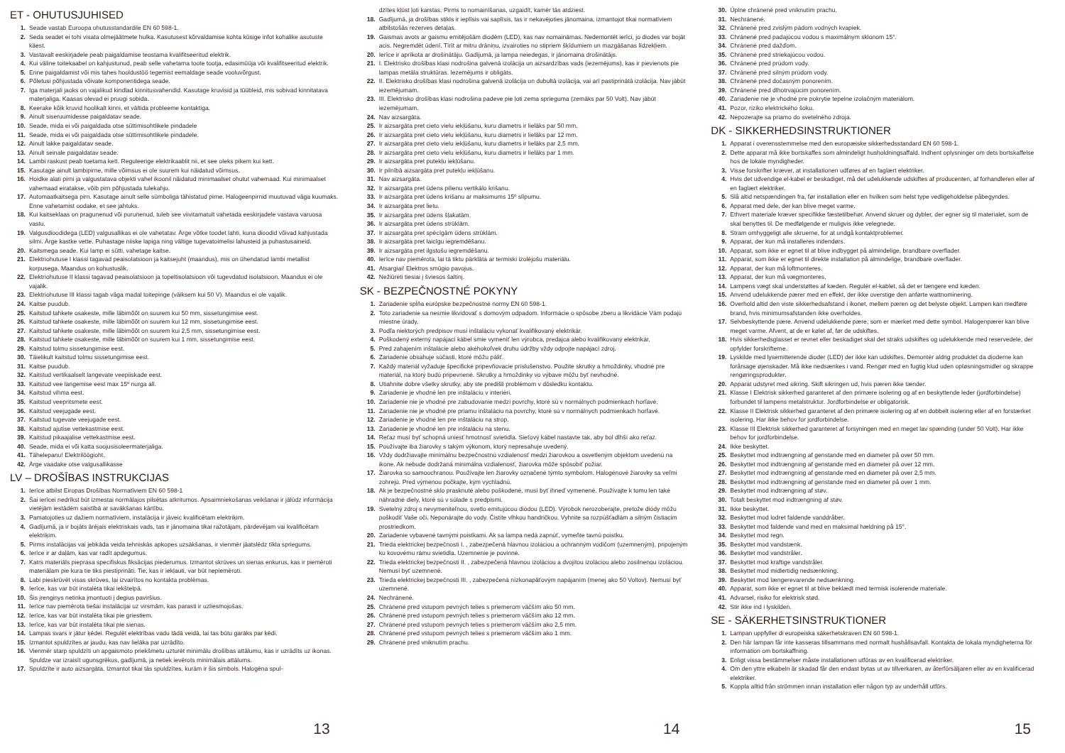ET - OHUTUSJUHISED
1. Seade vastab Euroopa ohutusstandardile EN 60 598-1.
2. Seda seadet ei tohi visata olmejäätmete hulka. Kasutusest kõrvaldamise kohta küsige infot kohalike asutuste käest.
3. Vastavalt eeskirjadele peab paigaldamise teostama kvalifitseeritud elektrik.
4. Kui väline toitekaabel on kahjustunud, peab selle vahetama toote tootja, edasimüüja või kvalifitseeritud elektrik.
5. Enne paigaldamist või mis tahes hooldustöö tegemist eemaldage seade vooluvõrgust.
6. Põletusi põhjustada võivate komponentidega seade.
7. Iga materjali jaoks on vajalikud kindlad kinnitusvahendid. Kasutage kruvisid ja tüübleid, mis sobivad kinnitatava materjaliga. Kaasas olevad ei pruugi sobida.
8. Keerake kõik kruvid hoolikalt kinni, et vältida probleeme kontaktiga.
9. Ainult siseruumidesse paigaldatav seade.
10. Seade, mida ei või paigaldada otse süttimisohtlikele pindadele
11. Seade, mida ei või paigaldada otse süttimisohtlikele pindadele.
12. Ainult lakke paigaldatav seade.
13. Ainult seinale paigaldatav seade.
14. Lambi raskust peab toetama kett. Reguleerige elektrikaablit nii, et see oleks pikem kui kett.
15. Kasutage ainult lambipirne, mille võimsus ei ole suurem kui näidatud võimsus.
16. Hoidke alati pirni ja valgustatava objekti vahel ikoonil näidatud minimaalset ohutut vahemaad. Kui minimaalset vahemaad eiratakse, võib pirn põhjustada tulekahju.
17. Automaatkaitsega pirn. Kasutage ainult selle sümboliga tähistatud pirne. Halogeenpirnid muutuvad väga kuumaks. Enne vahetamist oodake, et see jahtuks.
18. Kui kaitseklaas on pragunenud või purunenud, tuleb see viivitamatult vahetada eeskirjadele vastava varuosa vastu.
19. Valgusdioodidega (LED) valgusallikas ei ole vahetatav. Ärge võtke toodet lahti, kuna dioodid võivad kahjustada silmi. Ärge kastke vette. Puhastage niiske lapiga ning vältige tugevatoimelisi lahusteid ja puhastusaineid.
20. Kaitsmega seade. Kui lamp ei sütti, vahetage kaitse.
21. Elektriohutuse I klassi tagavad peaisolatsioon ja kaitsejuht (maandus), mis on ühendatud lambi metallist korpusega. Maandus on kohustuslik.
22. Elektriohutuse II klassi tagavad peaisolatsioon ja topeltisolatsioon või tugevdatud isolatsioon. Maandus ei ole vajalik.
23. Elektriohutuse III klassi tagab väga madal toitepinge (väiksem kui 50 V). Maandus ei ole vajalik.
24. Kaitse puudub.
25. Kaitstud tahkete osakeste, mille läbimõõt on suurem kui 50 mm, sissetungimise eest.
26. Kaitstud tahkete osakeste, mille läbimõõt on suurem kui 12 mm, sissetungimise eest.
27. Kaitstud tahkete osakeste, mille läbimõõt on suurem kui 2,5 mm, sissetungimise eest.
28. Kaitstud tahkete osakeste, mille läbimõõt on suurem kui 1 mm, sissetungimise eest.
29. Kaitstud tolmu sissetungimise eest.
30. Täielikult kaitstud tolmu sissetungimise eest.
31. Kaitse puudub.
32. Kaitstud vertikaalselt langevate veepiiskade eest.
33. Kaitstud vee langemise eest max 15º nurga all.
34. Kaitstud vihma eest.
35. Kaitstud veepritsmete eest.
36. Kaitstud veejugade eest.
37. Kaitstud tugevate veejugade eest.
38. Kaitstud ajutise vettekastmise eest.
39. Kaitstud pikaajalise vettekastmise eest.
40. Seade, mida ei või katta soojusisoleermaterjaliga.
41. Tähelepanu! Elektrilöögioht.
42. Ärge vaadake otse valgusallikasse
LV – DROŠĪBAS INSTRUKCIJAS
1. Ierīce atbilst Eiropas Drošības Normatīviem EN 60 598-1
2. Šai ierīcei nedrīkst būt izmestai normālajos pilsētas atkritumos. Apsaimniekošanas veikšanai ir jālūdz informācija vietējām iestādēm saistībā ar savākšanas kārtību.
3. Pamatojoties uz dažiem normatīviem, instalācija ir jāveic kvalificētam elektriķim.
4. Gadījumā, ja ir bojāts ārējais elektriskais vads, tas ir jānomaina tikai ražotājam, pārdevējam vai kvalificētam elektriķim.
5. Pirms instalācijas vai jebkāda veida tehniskās apkopes uzsākšanas, ir vienmēr jāatslēdz tīkla spriegums.
6. Ierīce ir ar daļām, kas var radīt apdegumus.
7. Katrs materiāls pieprasa specifiskus fiksācijas piederumus. Izmantot skrūves un sienas enkurus, kas ir piemēroti materiālam pie kura tie tiks piestiprināti. Tie, kas ir iekļauti, var būt nepiemēroti.
8. Labi pieskrūvēt visas skrūves, lai izvairītos no kontakta problēmas.
9. Ierīce, kas var būt instalēta tikai iekštelpā.
10. Šis įrenginys netinka įmontuoti į degius paviršius.
11. Ierīce nav piemērota tiešai instalācijai uz virsmām, kas parasti ir uzliesmojošas.
12. Ierīce, kas var būt instalēta tikai pie griestiem.
13. Ierīce, kas var būt instalēta tikai pie sienas.
14. Lampas svars ir jātur ķēdei. Regulēt elektrības vadu tādā veidā, lai tas būtu garāks par ķēdi.
15. Izmantot spuldzītes ar jaudu, kas nav lielāka par uzrādīto.
16. Vienmēr starp spuldzīti un apgaismoto priekšmetu uzturēt minimālu drošības attālumu, kas ir uzrādīts uz ikonas. Spuldze var izraisīt ugunsgrēkus, gadījumā, ja netiek ievērots minimālais attālums.
17. Spuldzīte ir auto aizsargāta. Izmantot tikai tās spuldzītes, kurām ir šis simbols. Halogēna spul-
13
dzītes kļūst ļoti karstas. Pirms to nomainīšanas, uzgaidīt, kamēr tās atdziest.
18. Gadījumā, ja drošības stikls ir ieplīsis vai saplīsis, tas ir nekavējoties jānomaina, izmantojot tikai normatīviem atbilstošās rezerves detaļas.
19. Gaismas avots ar gaismu emitējošām diodēm (LED), kas nav nomaināmas. Nedemontēt ierīci, jo diodes var bojāt acis. Negremdēt ūdenī. Tīrīt ar mitru drāniņu, izvairoties no stipriem šķīdumiem un mazgāšanas līdzekļiem.
20. Ierīce ir aprīkota ar drošinātāju. Gadījumā, ja lampa neiedegas, ir jānomaina drošinātājs.
21. I. Elektrisko drošības klasi nodrošina galvenā izolācija un aizsardzības vads (iezemējums), kas ir pievienots pie lampas metāla struktūras. Iezemējums ir obligāts.
22. II. Elektrisko drošības klasi nodrošina galvenā izolācija un dubultā izolācija, vai arī pastiprinātā izolācija. Nav jābūt iezemējumam.
23. III. Elektrisko drošības klasi nodrošina padeve pie ļoti zema sprieguma (zemāks par 50 Volt). Nav jābūt iezemējumam.
24. Nav aizsargāta.
25. Ir aizsargāta pret cieto vielu iekļūšanu, kuru diametrs ir lielāks par 50 mm.
26. Ir aizsargāta pret cieto vielu iekļūšanu, kuru diametrs ir lielāks par 12 mm.
27. Ir aizsargāta pret cieto vielu iekļūšanu, kuru diametrs ir lielāks par 2,5 mm.
28. Ir aizsargāta pret cieto vielu iekļūšanu, kuru diametrs ir lielāks par 1 mm.
29. Ir aizsargāta pret putekļu iekļūšanu.
30. Ir pilnībā aizsargāta pret putekļu iekļūšanu.
31. Nav aizsargāta.
32. Ir aizsargāta pret ūdens pilienu vertikālo krišanu.
33. Ir aizsargāta pret ūdens krišanu ar maksimums 15º slīpumu.
34. Ir aizsargāta pret lietu.
35. Ir aizsargāta pret ūdens šļakatām.
36. Ir aizsargāta pret ūdens strūklām.
37. Ir aizsargāta pret spēcīgām ūdens strūklām.
38. Ir aizsargāta pret laicīgu iegremdēšanu.
39. Ir aizsargāta pret ilgstošu iegremdēšanu.
40. Ierīce nav piemērota, lai tā tiktu pārklāta ar termiski izolējošu materiālu.
41. Atsargiai! Elektros smūgio pavojus.
42. Nežiūrėti tiesiai į šviesos šaltinį.
SK - BEZPEČNOSTNÉ POKYNY
1. Zariadenie spĺňa európske bezpečnostné normy EN 60 598-1.
2. Toto zariadenie sa nesmie likvidovať s domovým odpadom. Informácie o spôsobe zberu a likvidácie Vám podajú miestne úrady.
3. Podľa niektorých predpisov musí inštaláciu vykonať kvalifikovaný elektrikár.
4. Poškodený externý napájací kábel smie vymeniť len výrobca, predajca alebo kvalifikovaný elektrikár.
5. Pred zahajením inštalácie alebo akéhokoľvek druhu údržby vždy odpojte napájací zdroj.
6. Zariadenie obsahuje súčasti, ktoré môžu páliť.
7. Každý materiál vyžaduje špecifické pripevňovacie príslušenstvo. Použite skrutky a hmoždinky, vhodné pre materiál, na ktorý budú pripevnené. Skrutky a hmoždinky vo výbave môžu byť nevhodné.
8. Utiahnite dobre všetky skrutky, aby ste predišli problémom v dôsledku kontaktu.
9. Zariadenie je vhodné len pre inštaláciu v interiéri.
10. Zariadenie nie je vhodné pre zabudovanie medzi povrchy, ktoré sú v normálnych podmienkach horľavé.
11. Zariadenie nie je vhodné pre priamu inštaláciu na povrchy, ktoré sú v normálnych podmienkach horľavé.
12. Zariadenie je vhodné len pre inštaláciu na strop.
13. Zariadenie je vhodné len pre inštaláciu na stenu.
14. Reťaz musí byť schopná uniesť hmotnosť svietidla. Sieťový kábel nastavte tak, aby bol dlhší ako reťaz.
15. Používajte iba žiarovky s takým výkonom, ktorý nepresahuje uvedený.
16. Vždy dodržiavajte minimálnu bezpečnostnú vzdialenosť medzi žiarovkou a osvetleným objektom uvedenú na ikone. Ak nebude dodržaná minimálna vzdialenosť, žiarovka môže spôsobiť požiar.
17. Žiarovka so samoochranou. Používajte len žiarovky označené týmto symbolom. Halogénové žiarovky sa veľmi zohrejú. Pred výmenou počkajte, kým vychladnú.
18. Ak je bezpečnostné sklo prasknuté alebo poškodené, musí byť ihneď vymenené. Používajte k tomu len také náhradné diely, ktoré sú v súlade s predpismi.
19. Svetelný zdroj s nevymeniteľnou, svetlo emitujúcou diódou (LED). Výrobok nerozoberajte, pretože diódy môžu poškodiť Vaše oči. Neponárajte do vody. Čistite vlhkou handričkou. Vyhnite sa rozpúšťadlám a silným čistiacim prostriedkom.
20. Zariadenie vybavené tavnými poistkami. Ak sa lampa nedá zapnúť, vymeňte tavnú poistku.
21. Trieda elektrickej bezpečnosti I. , zabezpečená hlavnou izoláciou a ochranným vodičom (uzemneným), pripojeným ku kovovému rámu svietidla. Uzemnenie je povinné.
22. Trieda elektrickej bezpečnosti II. , zabezpečená hlavnou izoláciou a dvojitou izoláciou alebo zosilnenou izoláciou. Nemusí byť uzemnené.
23. Trieda elektrickej bezpečnosti III. , zabezpečená nízkonapäťovým napájaním (menej ako 50 Voltov). Nemusí byť uzemnené.
24. Nechránené.
25. Chránené pred vstupom pevných telies s priemerom väčším ako 50 mm.
26. Chránené pred vstupom pevných telies s priemerom väčším ako 12 mm.
27. Chránené pred vstupom pevných telies s priemerom väčším ako 2,5 mm.
28. Chránené pred vstupom pevných telies s priemerom väčším ako 1 mm.
29. Chránené pred vniknutím prachu.
14
30. Úplne chránené pred vniknutím prachu.
31. Nechránené.
32. Chránené pred zvislým pádom vodných kvapiek.
33. Chránené pred padajúcou vodou s maximálnym sklonom 15°.
34. Chránené pred dažďom.
35. Chránené pred striekajúcou vodou.
36. Chránené pred prúdom vody.
37. Chránené pred silným prúdom vody.
38. Chránené pred dočasným ponorením.
39. Chránené pred dlhotrvajúcim ponorením.
40. Zariadenie nie je vhodné pre pokrytie tepelne izolačným materiálom.
41. Pozor, riziko elektrického šoku.
42. Nepozerajte sa priamo do svetelného zdroja.
DK - SIKKERHEDSINSTRUKTIONER
1. Apparat i overensstemmelse med den europæiske sikkerhedsstandard EN 60 598-1.
2. Dette apparat må ikke bortskaffes som almindeligt husholdningsaffald. Indhent oplysninger om dets bortskaffelse hos de lokale myndigheder.
3. Visse forskrifter kræver, at installationen udføres af en faglært elektriker.
4. Hvis det udvendige el-kabel er beskadiget, må det udelukkende udskiftes af producenten, af forhandleren eller af en faglært elektriker.
5. Slå altid netspændingen fra, før installation eller en hvilken som helst type vedligeholdelse påbegyndes.
6. Apparat med dele, der kan blive meget varme.
7. Ethvert materiale kræver specifikke fæstetilbehør. Anvend skruer og dybler, der egner sig til materialet, som de skal benyttes til. De medfølgende er muligvis ikke velegnede.
8. Stram omhyggeligt alle skruerne, for at undgå kontaktproblemer.
9. Apparat, der kun må installeres indendørs.
10. Apparat, som ikke er egnet til at blive indbygget på almindelige, brandbare overflader.
11. Apparat, som ikke er egnet til direkte installation på almindelige, brandbare overflader.
12. Apparat, der kun må loftmonteres.
13. Apparat, der kun må vægmonteres.
14. Lampens vægt skal understøttes af kæden. Regulér el-kablet, så det er længere end kæden.
15. Anvend udelukkende pærer med en effekt, der ikke overstige den anførte wattnominering.
16. Overhold altid den viste sikkerhedsafstand i ikonet, mellem pæren og det belyste objekt. Lampen kan medføre brand, hvis minimumsafstanden ikke overholdes.
17. Selvbeskyttende pære. Anvend udelukkende pære, som er mærket med dette symbol. Halogenpærer kan blive meget varme. Afvent, at de er kølet af, før de udskiftes.
18. Hvis sikkerhedsglasset er revnet eller beskadiget skal det straks udskiftes og udelukkende med reservedele, der opfylder forskrifterne.
19. Lyskilde med lysemitterende dioder (LED) der ikke kan udskiftes. Demontér aldrig produktet da dioderne kan forårsage øjenskader. Må ikke nedsænkes i vand. Rengør med en fugtig klud uden opløsningsmidler og skrappe rengøringsprodukter.
20. Apparat udstyret med sikring. Skift sikringen ud, hvis pæren ikke tænder.
21. Klasse I Elektrisk sikkerhed garanteret af den primære isolering og af en beskyttende leder (jordforbindelse) forbundet til lampens metalstruktur. Jordforbindelse er obligatorisk.
22. Klasse II Elektrisk sikkerhed garanteret af den primære isolering og af en dobbelt isolering eller af en forstærket isolering. Har ikke behov for jordforbindelse.
23. Klasse III Elektrisk sikkerhed garanteret af forsyningen med en meget lav spænding (under 50 Volt). Har ikke behov for jordforbindelse.
24. Ikke beskyttet.
25. Beskyttet mod indtrængning af genstande med en diameter på over 50 mm.
26. Beskyttet mod indtrængning af genstande med en diameter på over 12 mm.
27. Beskyttet mod indtrængning af genstande med en diameter på over 2,5 mm.
28. Beskyttet mod indtrængning af genstande med en diameter på over 1 mm.
29. Beskyttet mod indtrængning af støv.
30. Totalt beskyttet mod indtrængning af støv.
31. Ikke beskyttet.
32. Beskyttet mod lodret faldende vanddråber.
33. Beskyttet mod faldende vand med en maksimal hældning på 15°.
34. Beskyttet mod regn.
35. Beskyttet mod vandstænk.
36. Beskyttet mod vandstråler.
37. Beskyttet mod kraftige vandstråler.
38. Beskyttet mod midlertidig nedsænkning.
39. Beskyttet mod længerevarende nedsænkning.
40. Apparat, som ikke er egnet til at blive beklædt med termisk isolerende materiale.
41. Advarsel, risiko for elektrisk stød.
42. Stir ikke ind i lyskilden.
SE - SÄKERHETSINSTRUKTIONER
1. Lampan uppfyller di europeiska säkerhetskraven EN 60 598-1.
2. Den här lampan får inte kasseras tillsammans med normalt hushållsavfall. Kontakta de lokala myndigheterna för information om bortskaffning.
3. Enligt vissa bestämmelser måste installationen utföras av en kvalificerad elektriker.
4. Om den yttre elkabeln är skadad får den endast bytas ut av tillverkaren, av återförsäljaren eller av en kvalificerad elektriker.
5. Koppla alltid från strömmen innan installation eller någon typ av underhåll utförs.
15